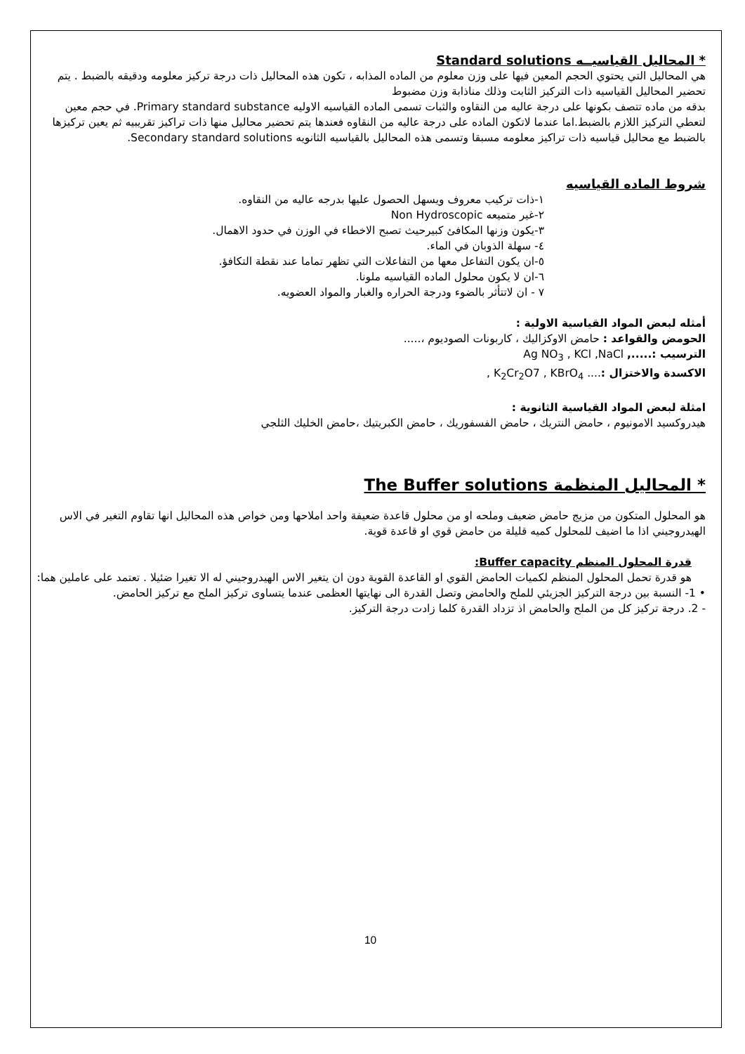* المحاليل القياسيــه Standard solutions
هي المحاليل التي يحتوي الحجم المعين فيها على وزن معلوم من الماده المذابه ، تكون هذه المحاليل ذات درجة تركيز معلومه ودقيقه بالضبط . يتم تحضير المحاليل القياسيه ذات التركيز الثابت وذلك مناذابة وزن مضبوط
بدقه من ماده تتصف بكونها على درجة عاليه من النقاوه والثبات تسمى الماده القياسيه الاوليه Primary standard substance. في حجم معين لتعطي التركيز اللازم بالضبط.اما عندما لاتكون الماده على درجة عاليه من النقاوه فعندها يتم تحضير محاليل منها ذات تراكيز تقريبيه ثم يعين تركيزها بالضبط مع محاليل قياسيه ذات تراكيز معلومه مسبقا وتسمى هذه المحاليل بالقياسيه الثانويه Secondary standard solutions.
شروط الماده القياسيه
١-ذات تركيب معروف ويسهل الحصول عليها بدرجه عاليه من النقاوه.
٢-غير متميعه Non Hydroscopic
٣-يكون وزنها المكافئ كبيرحيث تصبح الاخطاء في الوزن في حدود الاهمال.
٤- سهلة الذوبان في الماء.
٥-ان يكون التفاعل معها من التفاعلات التي تظهر تماما عند نقطة التكافؤ.
٦-ان لا يكون محلول الماده القياسيه ملونا.
٧ - ان لاتتأثر بالضوء ودرجة الحراره والغبار والمواد العضويه.
أمثله لبعض المواد القياسية الاولية :
الحومض والقواعد : حامض الاوكزاليك ، كاربونات الصوديوم ،.....
الترسيب :....., Ag NO<sub>3</sub> , KCl ,NaCl
الاكسدة والاختزال :.... K<sub>2</sub>Cr<sub>2</sub>O7 , KBrO<sub>4</sub> ,
امثلة لبعض المواد القياسية الثانوية :
هيدروكسيد الامونيوم ، حامض النتريك ، حامض الفسفوريك ، حامض الكبريتيك ،حامض الخليك الثلجي
* المحاليل المنظمة The Buffer solutions
هو المحلول المتكون من مزيج حامض ضعيف وملحه او من محلول قاعدة ضعيفة واحد املاحها ومن خواص هذه المحاليل انها تقاوم التغير في الاس الهيدروجيني اذا ما اضيف للمحلول كميه قليلة من حامض قوي او قاعدة قوية.
قدرة المحلول المنظم Buffer capacity:
هو قدرة تحمل المحلول المنظم لكميات الحامض القوي او القاعدة القوية دون ان يتغير الاس الهيدروجيني له الا تغيرا ضئيلا . تعتمد على عاملين هما:
• 1- النسبة بين درجة التركيز الجزيئي للملح والحامض وتصل القدرة الى نهايتها العظمى عندما يتساوى تركيز الملح مع تركيز الحامض.
- 2. درجة تركيز كل من الملح والحامض اذ تزداد القدرة كلما زادت درجة التركيز.
10